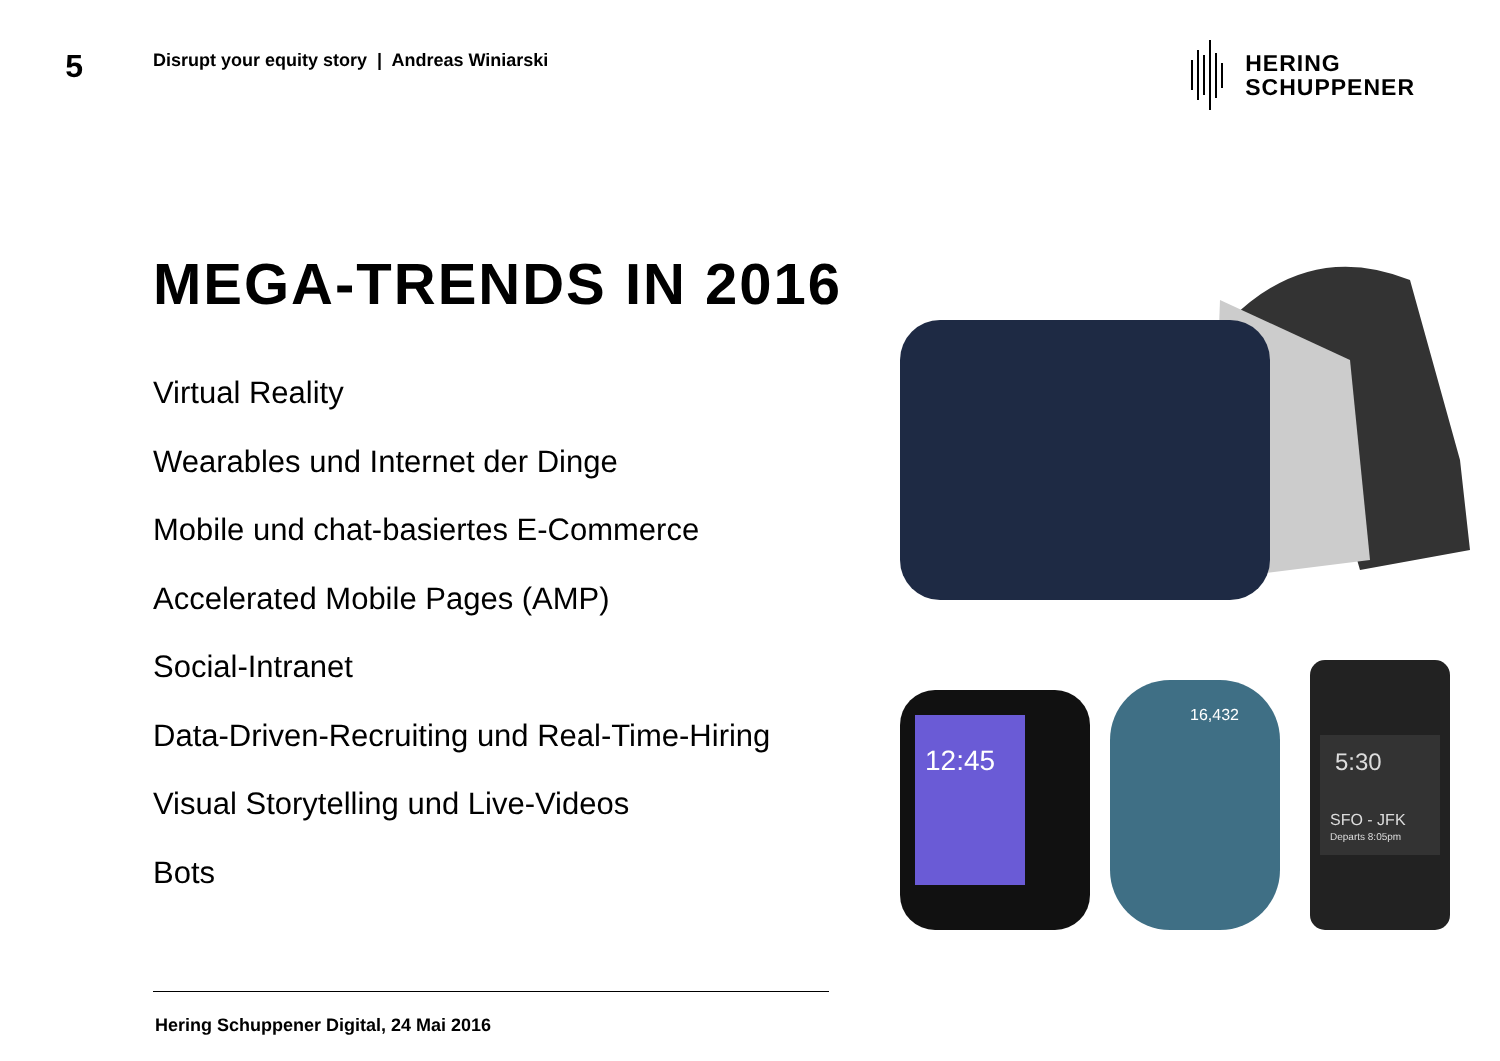5
Disrupt your equity story | Andreas Winiarski
HERING
SCHUPPENER
MEGA-TRENDS IN 2016
Virtual Reality
Wearables und Internet der Dinge
Mobile und chat-basiertes E-Commerce
Accelerated Mobile Pages (AMP)
Social-Intranet
Data-Driven-Recruiting und Real-Time-Hiring
Visual Storytelling und Live-Videos
Bots
12:45
16,432
5:30
SFO - JFK
Departs 8:05pm
Hering Schuppener Digital, 24 Mai 2016